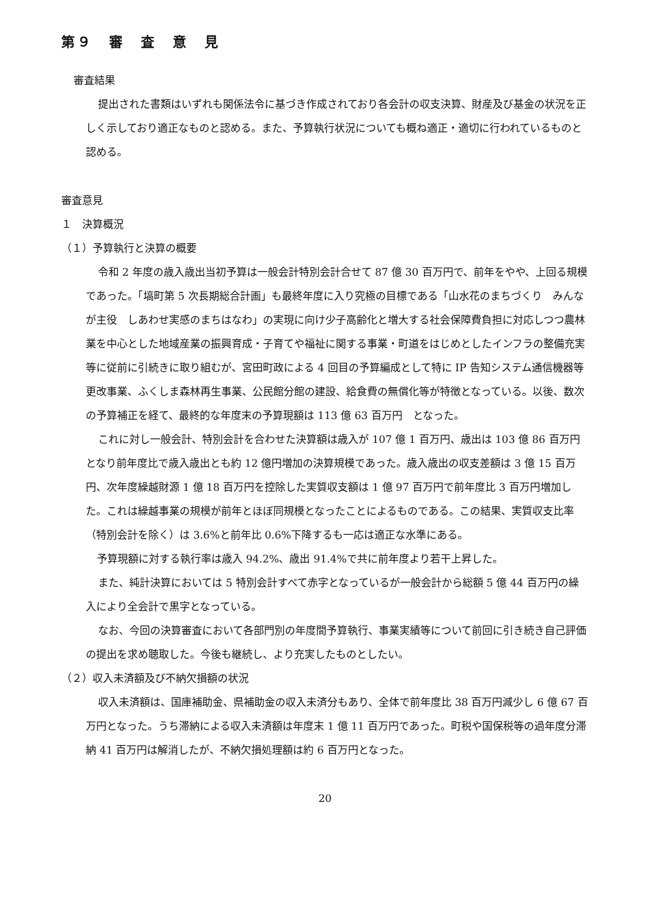第９　審　査　意　見
審査結果
提出された書類はいずれも関係法令に基づき作成されており各会計の収支決算、財産及び基金の状況を正しく示しており適正なものと認める。また、予算執行状況についても概ね適正・適切に行われているものと認める。
審査意見
１　決算概況
（１）予算執行と決算の概要
令和 2 年度の歳入歳出当初予算は一般会計特別会計合せて 87 億 30 百万円で、前年をやや、上回る規模であった。「塙町第 5 次長期総合計画」も最終年度に入り究極の目標である「山水花のまちづくり　みんなが主役　しあわせ実感のまちはなわ」の実現に向け少子高齢化と増大する社会保障費負担に対応しつつ農林業を中心とした地域産業の振興育成・子育てや福祉に関する事業・町道をはじめとしたインフラの整備充実等に従前に引続きに取り組むが、宮田町政による 4 回目の予算編成として特に IP 告知システム通信機器等更改事業、ふくしま森林再生事業、公民館分館の建設、給食費の無償化等が特徴となっている。以後、数次の予算補正を経て、最終的な年度末の予算現額は 113 億 63 百万円　となった。
これに対し一般会計、特別会計を合わせた決算額は歳入が 107 億 1 百万円、歳出は 103 億 86 百万円となり前年度比で歳入歳出とも約 12 億円増加の決算規模であった。歳入歳出の収支差額は 3 億 15 百万円、次年度繰越財源 1 億 18 百万円を控除した実質収支額は 1 億 97 百万円で前年度比 3 百万円増加した。これは繰越事業の規模が前年とほぼ同規模となったことによるものである。この結果、実質収支比率（特別会計を除く）は 3.6%と前年比 0.6%下降するも一応は適正な水準にある。
予算現額に対する執行率は歳入 94.2%、歳出 91.4%で共に前年度より若干上昇した。
また、純計決算においては 5 特別会計すべて赤字となっているが一般会計から総額 5 億 44 百万円の繰入により全会計で黒字となっている。
なお、今回の決算審査において各部門別の年度間予算執行、事業実績等について前回に引き続き自己評価の提出を求め聴取した。今後も継続し、より充実したものとしたい。
（２）収入未済額及び不納欠損額の状況
収入未済額は、国庫補助金、県補助金の収入未済分もあり、全体で前年度比 38 百万円減少し 6 億 67 百万円となった。うち滞納による収入未済額は年度末 1 億 11 百万円であった。町税や国保税等の過年度分滞納 41 百万円は解消したが、不納欠損処理額は約 6 百万円となった。
20